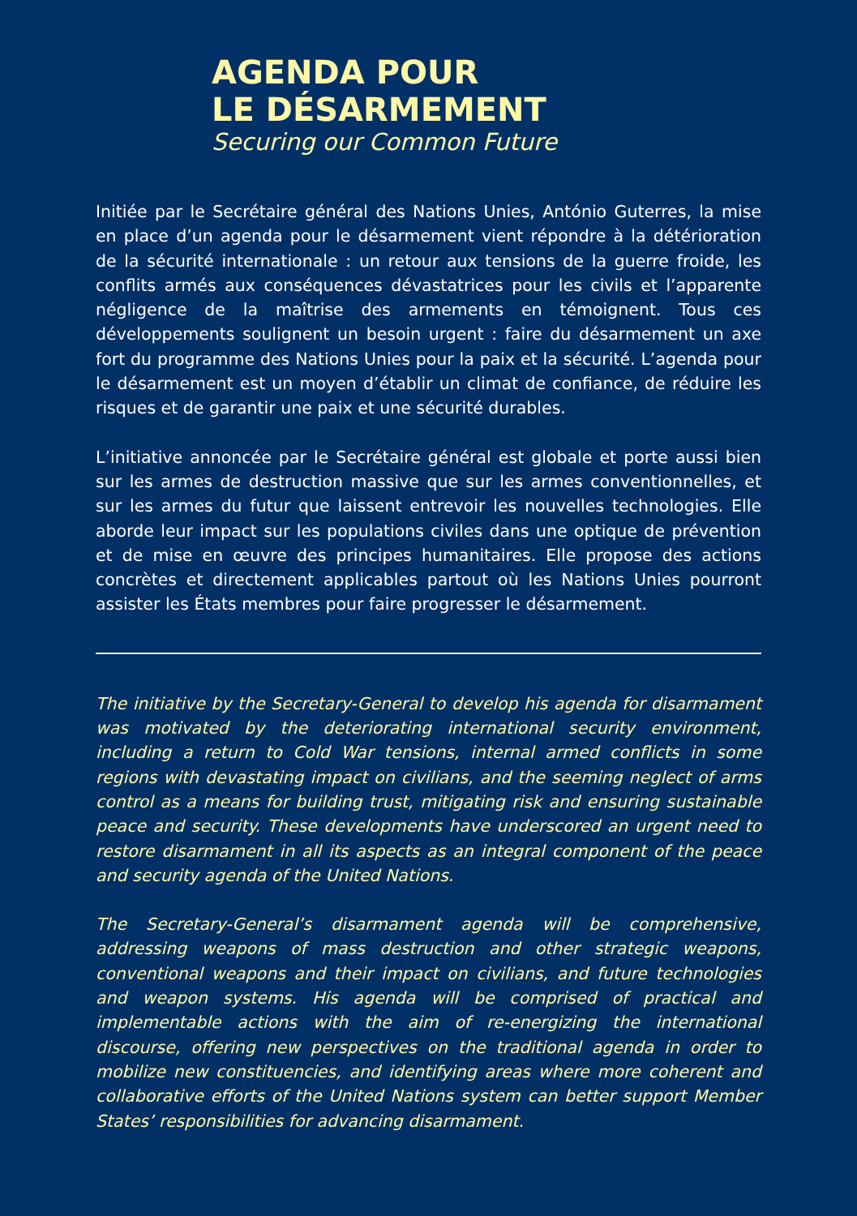AGENDA POUR
LE DÉSARMEMENT
Securing our Common Future
Initiée par le Secrétaire général des Nations Unies, António Guterres, la mise en place d’un agenda pour le désarmement vient répondre à la détérioration de la sécurité internationale : un retour aux tensions de la guerre froide, les conflits armés aux conséquences dévastatrices pour les civils et l’apparente négligence de la maîtrise des armements en témoignent. Tous ces développements soulignent un besoin urgent : faire du désarmement un axe fort du programme des Nations Unies pour la paix et la sécurité. L’agenda pour le désarmement est un moyen d’établir un climat de confiance, de réduire les risques et de garantir une paix et une sécurité durables.
L’initiative annoncée par le Secrétaire général est globale et porte aussi bien sur les armes de destruction massive que sur les armes conventionnelles, et sur les armes du futur que laissent entrevoir les nouvelles technologies. Elle aborde leur impact sur les populations civiles dans une optique de prévention et de mise en œuvre des principes humanitaires. Elle propose des actions concrètes et directement applicables partout où les Nations Unies pourront assister les États membres pour faire progresser le désarmement.
The initiative by the Secretary-General to develop his agenda for disarmament was motivated by the deteriorating international security environment, including a return to Cold War tensions, internal armed conflicts in some regions with devastating impact on civilians, and the seeming neglect of arms control as a means for building trust, mitigating risk and ensuring sustainable peace and security. These developments have underscored an urgent need to restore disarmament in all its aspects as an integral component of the peace and security agenda of the United Nations.
The Secretary-General’s disarmament agenda will be comprehensive, addressing weapons of mass destruction and other strategic weapons, conventional weapons and their impact on civilians, and future technologies and weapon systems. His agenda will be comprised of practical and implementable actions with the aim of re-energizing the international discourse, offering new perspectives on the traditional agenda in order to mobilize new constituencies, and identifying areas where more coherent and collaborative efforts of the United Nations system can better support Member States’ responsibilities for advancing disarmament.